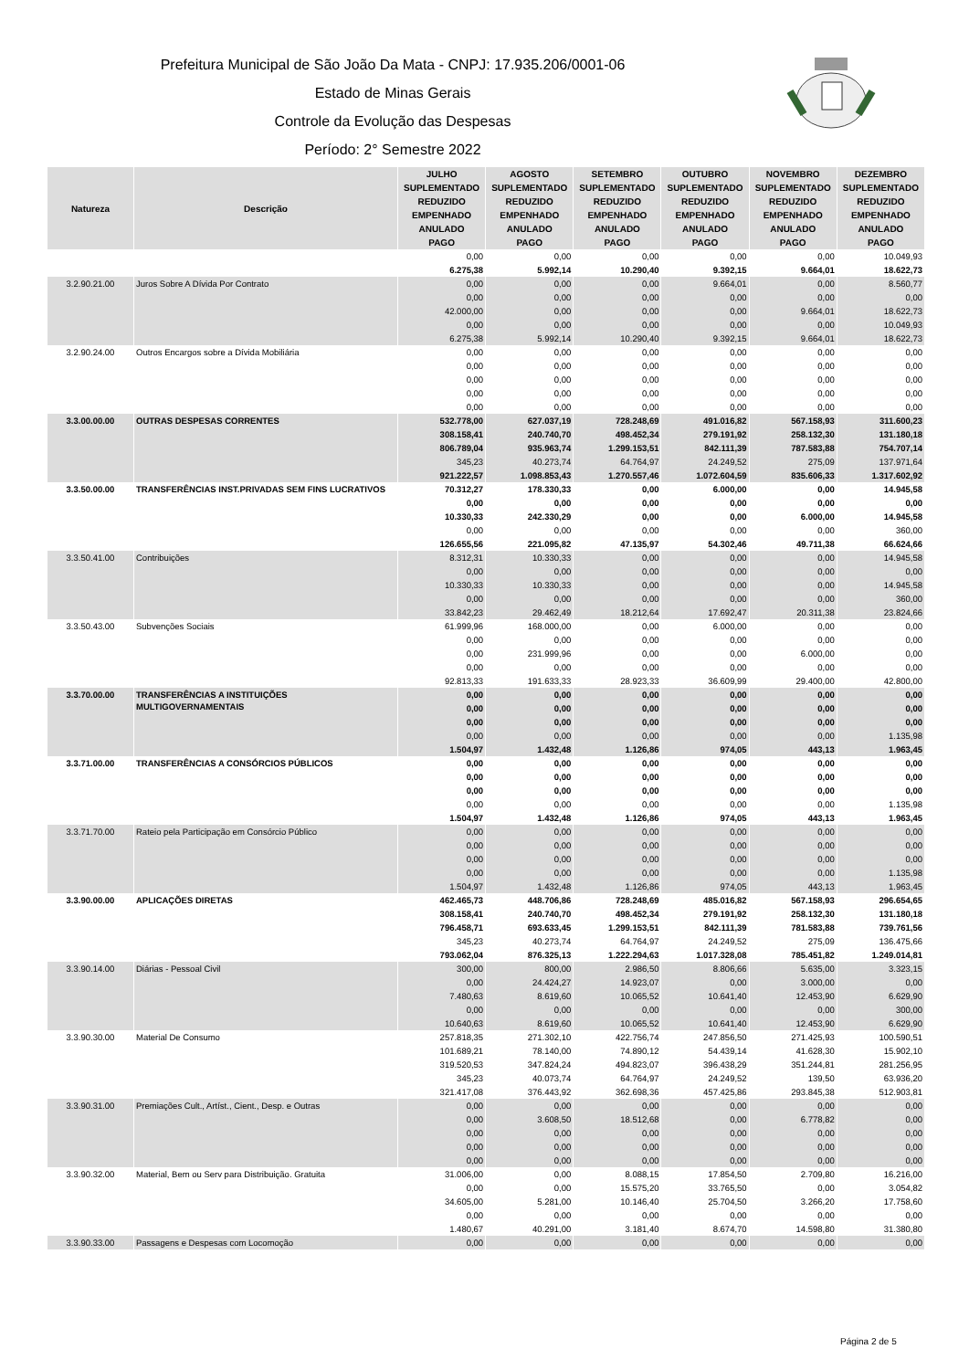Prefeitura Municipal de São João Da Mata - CNPJ: 17.935.206/0001-06
Estado de Minas Gerais
Controle da Evolução das Despesas
Período: 2° Semestre 2022
| Natureza | Descrição | JULHO | AGOSTO | SETEMBRO | OUTUBRO | NOVEMBRO | DEZEMBRO |
| --- | --- | --- | --- | --- | --- | --- | --- |
| | | SUPLEMENTADO | SUPLEMENTADO | SUPLEMENTADO | SUPLEMENTADO | SUPLEMENTADO | SUPLEMENTADO |
| | | REDUZIDO | REDUZIDO | REDUZIDO | REDUZIDO | REDUZIDO | REDUZIDO |
| | | EMPENHADO | EMPENHADO | EMPENHADO | EMPENHADO | EMPENHADO | EMPENHADO |
| | | ANULADO | ANULADO | ANULADO | ANULADO | ANULADO | ANULADO |
| | | PAGO | PAGO | PAGO | PAGO | PAGO | PAGO |
| | | 0,00 | 0,00 | 0,00 | 0,00 | 0,00 | 10.049,93 |
| | | 6.275,38 | 5.992,14 | 10.290,40 | 9.392,15 | 9.664,01 | 18.622,73 |
| 3.2.90.21.00 | Juros Sobre A Dívida Por Contrato | 0,00 | 0,00 | 0,00 | 9.664,01 | 0,00 | 8.560,77 |
| | | 0,00 | 0,00 | 0,00 | 0,00 | 0,00 | 0,00 |
| | | 42.000,00 | 0,00 | 0,00 | 0,00 | 9.664,01 | 18.622,73 |
| | | 0,00 | 0,00 | 0,00 | 0,00 | 0,00 | 10.049,93 |
| | | 6.275,38 | 5.992,14 | 10.290,40 | 9.392,15 | 9.664,01 | 18.622,73 |
| 3.2.90.24.00 | Outros Encargos sobre a Dívida Mobiliária | 0,00 | 0,00 | 0,00 | 0,00 | 0,00 | 0,00 |
| | | 0,00 | 0,00 | 0,00 | 0,00 | 0,00 | 0,00 |
| | | 0,00 | 0,00 | 0,00 | 0,00 | 0,00 | 0,00 |
| | | 0,00 | 0,00 | 0,00 | 0,00 | 0,00 | 0,00 |
| | | 0,00 | 0,00 | 0,00 | 0,00 | 0,00 | 0,00 |
| 3.3.00.00.00 | OUTRAS DESPESAS CORRENTES | 532.778,00 | 627.037,19 | 728.248,69 | 491.016,82 | 567.158,93 | 311.600,23 |
| | | 308.158,41 | 240.740,70 | 498.452,34 | 279.191,92 | 258.132,30 | 131.180,18 |
| | | 806.789,04 | 935.963,74 | 1.299.153,51 | 842.111,39 | 787.583,88 | 754.707,14 |
| | | 345,23 | 40.273,74 | 64.764,97 | 24.249,52 | 275,09 | 137.971,64 |
| | | 921.222,57 | 1.098.853,43 | 1.270.557,46 | 1.072.604,59 | 835.606,33 | 1.317.602,92 |
| 3.3.50.00.00 | TRANSFERÊNCIAS INST.PRIVADAS SEM FINS LUCRATIVOS | 70.312,27 | 178.330,33 | 0,00 | 6.000,00 | 0,00 | 14.945,58 |
| | | 0,00 | 0,00 | 0,00 | 0,00 | 0,00 | 0,00 |
| | | 10.330,33 | 242.330,29 | 0,00 | 0,00 | 6.000,00 | 14.945,58 |
| | | 0,00 | 0,00 | 0,00 | 0,00 | 0,00 | 360,00 |
| | | 126.655,56 | 221.095,82 | 47.135,97 | 54.302,46 | 49.711,38 | 66.624,66 |
| 3.3.50.41.00 | Contribuições | 8.312,31 | 10.330,33 | 0,00 | 0,00 | 0,00 | 14.945,58 |
| | | 0,00 | 0,00 | 0,00 | 0,00 | 0,00 | 0,00 |
| | | 10.330,33 | 10.330,33 | 0,00 | 0,00 | 0,00 | 14.945,58 |
| | | 0,00 | 0,00 | 0,00 | 0,00 | 0,00 | 360,00 |
| | | 33.842,23 | 29.462,49 | 18.212,64 | 17.692,47 | 20.311,38 | 23.824,66 |
| 3.3.50.43.00 | Subvenções Sociais | 61.999,96 | 168.000,00 | 0,00 | 6.000,00 | 0,00 | 0,00 |
| | | 0,00 | 0,00 | 0,00 | 0,00 | 0,00 | 0,00 |
| | | 0,00 | 231.999,96 | 0,00 | 0,00 | 6.000,00 | 0,00 |
| | | 0,00 | 0,00 | 0,00 | 0,00 | 0,00 | 0,00 |
| | | 92.813,33 | 191.633,33 | 28.923,33 | 36.609,99 | 29.400,00 | 42.800,00 |
| 3.3.70.00.00 | TRANSFERÊNCIAS A INSTITUIÇÕES MULTIGOVERNAMENTAIS | 0,00 | 0,00 | 0,00 | 0,00 | 0,00 | 0,00 |
| | | 0,00 | 0,00 | 0,00 | 0,00 | 0,00 | 0,00 |
| | | 0,00 | 0,00 | 0,00 | 0,00 | 0,00 | 0,00 |
| | | 0,00 | 0,00 | 0,00 | 0,00 | 0,00 | 1.135,98 |
| | | 1.504,97 | 1.432,48 | 1.126,86 | 974,05 | 443,13 | 1.963,45 |
| 3.3.71.00.00 | TRANSFERÊNCIAS A CONSÓRCIOS PÚBLICOS | 0,00 | 0,00 | 0,00 | 0,00 | 0,00 | 0,00 |
| | | 0,00 | 0,00 | 0,00 | 0,00 | 0,00 | 0,00 |
| | | 0,00 | 0,00 | 0,00 | 0,00 | 0,00 | 0,00 |
| | | 0,00 | 0,00 | 0,00 | 0,00 | 0,00 | 1.135,98 |
| | | 1.504,97 | 1.432,48 | 1.126,86 | 974,05 | 443,13 | 1.963,45 |
| 3.3.71.70.00 | Rateio pela Participação em Consórcio Público | 0,00 | 0,00 | 0,00 | 0,00 | 0,00 | 0,00 |
| | | 0,00 | 0,00 | 0,00 | 0,00 | 0,00 | 0,00 |
| | | 0,00 | 0,00 | 0,00 | 0,00 | 0,00 | 0,00 |
| | | 0,00 | 0,00 | 0,00 | 0,00 | 0,00 | 1.135,98 |
| | | 1.504,97 | 1.432,48 | 1.126,86 | 974,05 | 443,13 | 1.963,45 |
| 3.3.90.00.00 | APLICAÇÕES DIRETAS | 462.465,73 | 448.706,86 | 728.248,69 | 485.016,82 | 567.158,93 | 296.654,65 |
| | | 308.158,41 | 240.740,70 | 498.452,34 | 279.191,92 | 258.132,30 | 131.180,18 |
| | | 796.458,71 | 693.633,45 | 1.299.153,51 | 842.111,39 | 781.583,88 | 739.761,56 |
| | | 345,23 | 40.273,74 | 64.764,97 | 24.249,52 | 275,09 | 136.475,66 |
| | | 793.062,04 | 876.325,13 | 1.222.294,63 | 1.017.328,08 | 785.451,82 | 1.249.014,81 |
| 3.3.90.14.00 | Diárias - Pessoal Civil | 300,00 | 800,00 | 2.986,50 | 8.806,66 | 5.635,00 | 3.323,15 |
| | | 0,00 | 24.424,27 | 14.923,07 | 0,00 | 3.000,00 | 0,00 |
| | | 7.480,63 | 8.619,60 | 10.065,52 | 10.641,40 | 12.453,90 | 6.629,90 |
| | | 0,00 | 0,00 | 0,00 | 0,00 | 0,00 | 300,00 |
| | | 10.640,63 | 8.619,60 | 10.065,52 | 10.641,40 | 12.453,90 | 6.629,90 |
| 3.3.90.30.00 | Material De Consumo | 257.818,35 | 271.302,10 | 422.756,74 | 247.856,50 | 271.425,93 | 100.590,51 |
| | | 101.689,21 | 78.140,00 | 74.890,12 | 54.439,14 | 41.628,30 | 15.902,10 |
| | | 319.520,53 | 347.824,24 | 494.823,07 | 396.438,29 | 351.244,81 | 281.256,95 |
| | | 345,23 | 40.073,74 | 64.764,97 | 24.249,52 | 139,50 | 63.936,20 |
| | | 321.417,08 | 376.443,92 | 362.698,36 | 457.425,86 | 293.845,38 | 512.903,81 |
| 3.3.90.31.00 | Premiações Cult., Artíst., Cient., Desp. e Outras | 0,00 | 0,00 | 0,00 | 0,00 | 0,00 | 0,00 |
| | | 0,00 | 3.608,50 | 18.512,68 | 0,00 | 6.778,82 | 0,00 |
| | | 0,00 | 0,00 | 0,00 | 0,00 | 0,00 | 0,00 |
| | | 0,00 | 0,00 | 0,00 | 0,00 | 0,00 | 0,00 |
| | | 0,00 | 0,00 | 0,00 | 0,00 | 0,00 | 0,00 |
| 3.3.90.32.00 | Material, Bem ou Serv para Distribuição. Gratuita | 31.006,00 | 0,00 | 8.088,15 | 17.854,50 | 2.709,80 | 16.216,00 |
| | | 0,00 | 0,00 | 15.575,20 | 33.765,50 | 0,00 | 3.054,82 |
| | | 34.605,00 | 5.281,00 | 10.146,40 | 25.704,50 | 3.266,20 | 17.758,60 |
| | | 0,00 | 0,00 | 0,00 | 0,00 | 0,00 | 0,00 |
| | | 1.480,67 | 40.291,00 | 3.181,40 | 8.674,70 | 14.598,80 | 31.380,80 |
| 3.3.90.33.00 | Passagens e Despesas com Locomoção | 0,00 | 0,00 | 0,00 | 0,00 | 0,00 | 0,00 |
Página 2 de 5